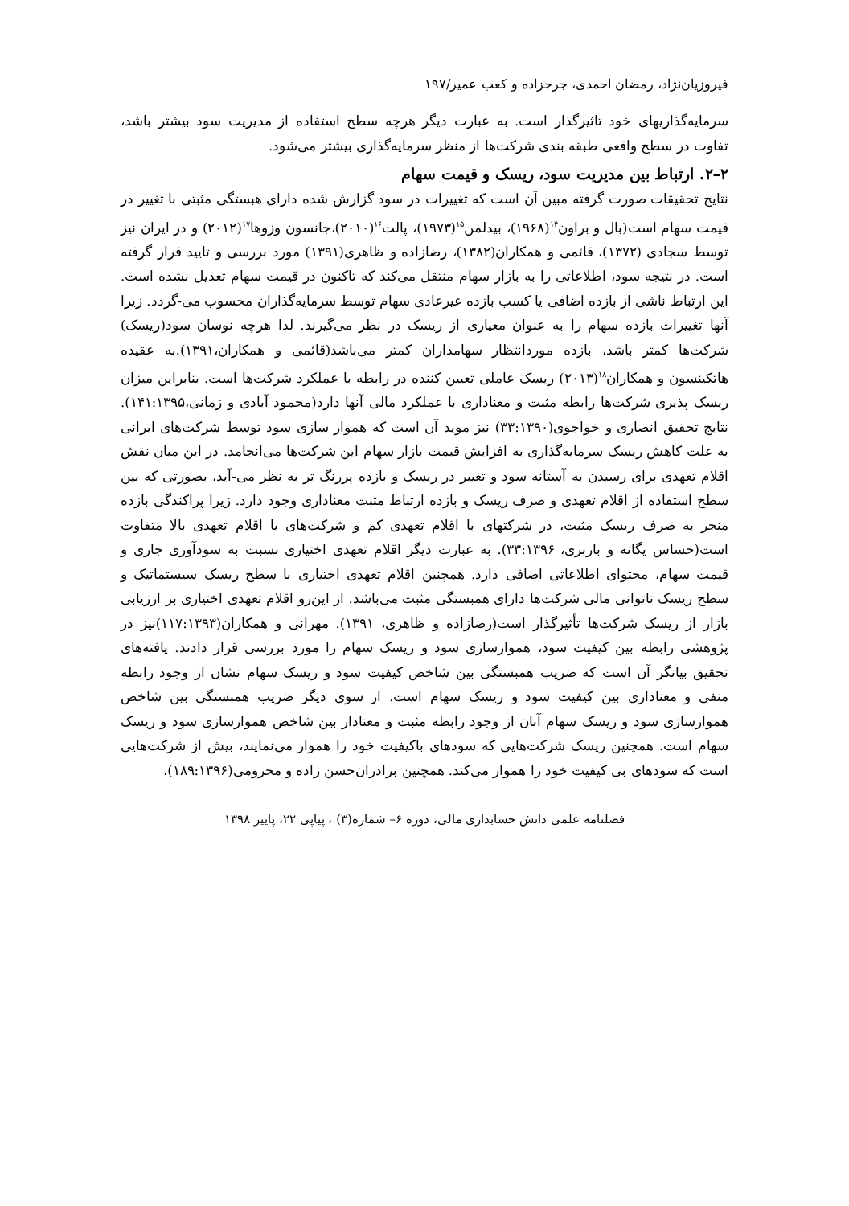فیروزیان‌نژاد، رمضان احمدی، جرجزاده و کعب عمیر/۱۹۷
سرمایه‌گذاریهای خود تاثیرگذار است. به عبارت دیگر هرچه سطح استفاده از مدیریت سود بیشتر باشد، تفاوت در سطح واقعی طبقه بندی شرکت‌ها از منظر سرمایه‌گذاری بیشتر می‌شود.
۲–۲. ارتباط بین مدیریت سود، ریسک و قیمت سهام
نتایج تحقیقات صورت گرفته مبین آن است که تغییرات در سود گزارش شده دارای هبستگی مثبتی با تغییر در قیمت سهام است(بال و براون<sup>۱۴</sup>(۱۹۶۸)، بیدلمن<sup>۱۵</sup>(۱۹۷۳)، پالت<sup>۱۶</sup>(۲۰۱۰)،جانسون وزوها<sup>۱۷</sup>(۲۰۱۲) و در ایران نیز توسط سجادی (۱۳۷۲)، قائمی و همکاران(۱۳۸۲)، رضازاده و ظاهری(۱۳۹۱) مورد بررسی و تایید قرار گرفته است. در نتیجه سود، اطلاعاتی را به بازار سهام منتقل می‌کند که تاکنون در قیمت سهام تعدیل نشده است. این ارتباط ناشی از بازده اضافی یا کسب بازده غیرعادی سهام توسط سرمایه‌گذاران محسوب می-گردد. زیرا آنها تغییرات بازده سهام را به عنوان معیاری از ریسک در نظر می‌گیرند. لذا هرچه نوسان سود(ریسک) شرکت‌ها کمتر باشد، بازده موردانتظار سهامداران کمتر می‌باشد(قائمی و همکاران،۱۳۹۱).به عقیده هاتکینسون و همکاران<sup>۱۸</sup>(۲۰۱۳) ریسک عاملی تعیین کننده در رابطه با عملکرد شرکت‌ها است. بنابراین میزان ریسک پذیری شرکت‌ها رابطه مثبت و معناداری با عملکرد مالی آنها دارد(محمود آبادی و زمانی،۱۴۱:۱۳۹۵). نتایج تحقیق انصاری و خواجوی(۳۳:۱۳۹۰) نیز موید آن است که هموار سازی سود توسط شرکت‌های ایرانی به علت کاهش ریسک سرمایه‌گذاری به افزایش قیمت بازار سهام این شرکت‌ها می‌انجامد. در این میان نقش اقلام تعهدی برای رسیدن به آستانه سود و تغییر در ریسک و بازده پررنگ تر به نظر می-آید، بصورتی که بین سطح استفاده از اقلام تعهدی و صرف ریسک و بازده ارتباط مثبت معناداری وجود دارد. زیرا پراکندگی بازده منجر به صرف ریسک مثبت، در شرکتهای با اقلام تعهدی کم و شرکت‌های با اقلام تعهدی بالا متفاوت است(حساس یگانه و باربری، ۳۳:۱۳۹۶). به عبارت دیگر اقلام تعهدی اختیاری نسبت به سودآوری جاری و قیمت سهام، محتوای اطلاعاتی اضافی دارد. همچنین اقلام تعهدی اختیاری با سطح ریسک سیستماتیک و سطح ریسک ناتوانی مالی شرکت‌ها دارای همبستگی مثبت می‌باشد. از این‌رو اقلام تعهدی اختیاری بر ارزیابی بازار از ریسک شرکت‌ها تأثیرگذار است(رضازاده و ظاهری، ۱۳۹۱). مهرانی و همکاران(۱۱۷:۱۳۹۳)نیز در پژوهشی رابطه بین کیفیت سود، هموارسازی سود و ریسک سهام را مورد بررسی قرار دادند. یافته‌های تحقیق بیانگر آن است که ضریب همبستگی بین شاخص کیفیت سود و ریسک سهام نشان از وجود رابطه منفی و معناداری بین کیفیت سود و ریسک سهام است. از سوی دیگر ضریب همبستگی بین شاخص هموارسازی سود و ریسک سهام آنان از وجود رابطه مثبت و معنادار بین شاخص هموارسازی سود و ریسک سهام است. همچنین ریسک شرکت‌هایی که سودهای باکیفیت خود را هموار می‌نمایند، بیش از شرکت‌هایی است که سودهای بی کیفیت خود را هموار می‌کند. همچنین برادران‌حسن زاده و محرومی(۱۸۹:۱۳۹۶)،
فصلنامه علمی دانش حسابداری مالی، دوره ۶– شماره(۳) ، پیاپی ۲۲، پاییز ۱۳۹۸